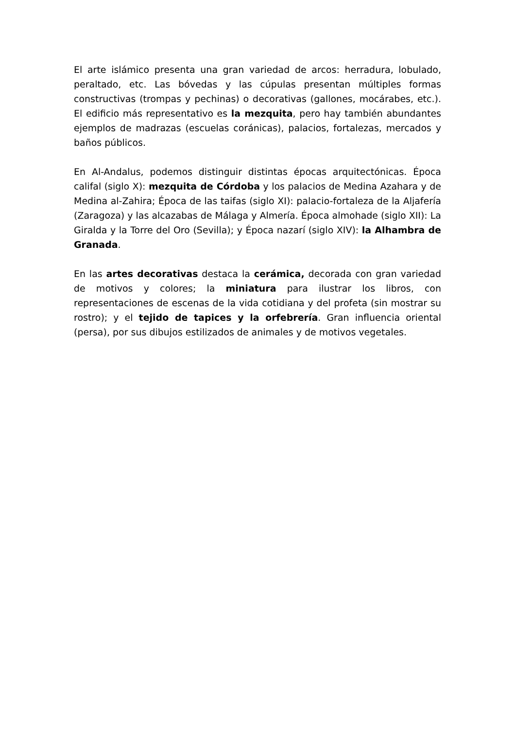El arte islámico presenta una gran variedad de arcos: herradura, lobulado, peraltado, etc. Las bóvedas y las cúpulas presentan múltiples formas constructivas (trompas y pechinas) o decorativas (gallones, mocárabes, etc.). El edificio más representativo es la mezquita, pero hay también abundantes ejemplos de madrazas (escuelas coránicas), palacios, fortalezas, mercados y baños públicos.
En Al-Andalus, podemos distinguir distintas épocas arquitectónicas. Época califal (siglo X): mezquita de Córdoba y los palacios de Medina Azahara y de Medina al-Zahira; Época de las taifas (siglo XI): palacio-fortaleza de la Aljafería (Zaragoza) y las alcazabas de Málaga y Almería. Época almohade (siglo XII): La Giralda y la Torre del Oro (Sevilla); y Época nazarí (siglo XIV): la Alhambra de Granada.
En las artes decorativas destaca la cerámica, decorada con gran variedad de motivos y colores; la miniatura para ilustrar los libros, con representaciones de escenas de la vida cotidiana y del profeta (sin mostrar su rostro); y el tejido de tapices y la orfebrería. Gran influencia oriental (persa), por sus dibujos estilizados de animales y de motivos vegetales.